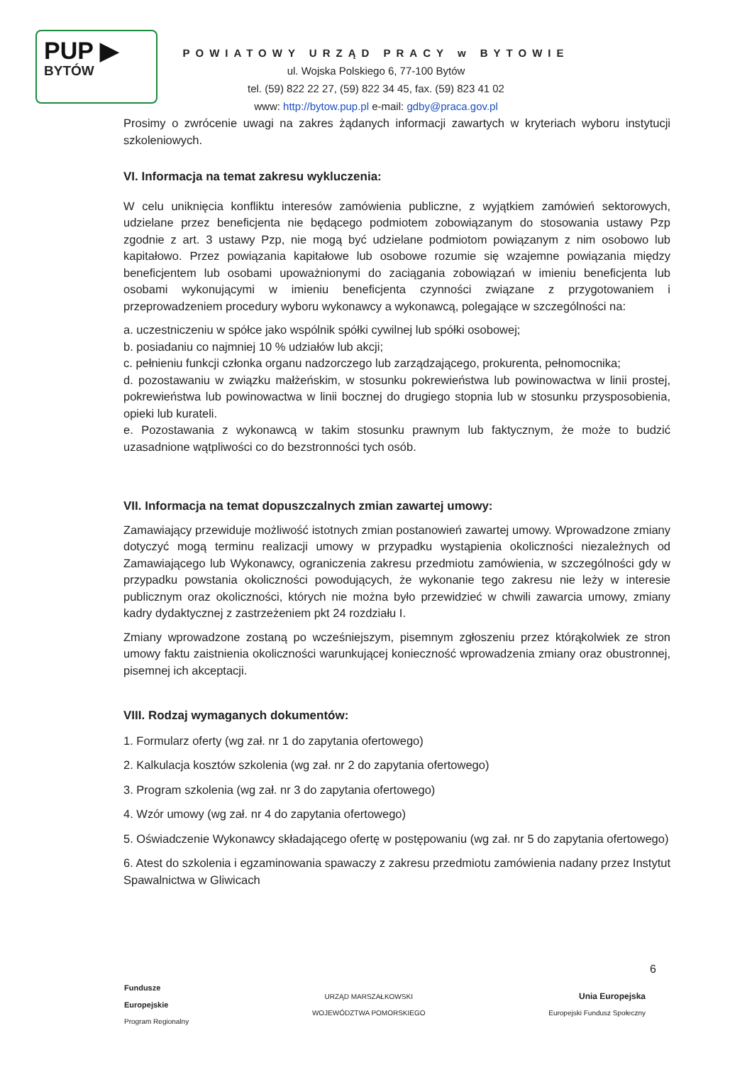PUP ▶
BYTÓW
POWIATOWY URZĄD PRACY w BYTOWIE
ul. Wojska Polskiego 6, 77-100 Bytów
tel. (59) 822 22 27, (59) 822 34 45, fax. (59) 823 41 02
www: http://bytow.pup.pl e-mail: gdby@praca.gov.pl
Prosimy o zwrócenie uwagi na zakres żądanych informacji zawartych w kryteriach wyboru instytucji szkoleniowych.
VI. Informacja na temat zakresu wykluczenia:
W celu uniknięcia konfliktu interesów zamówienia publiczne, z wyjątkiem zamówień sektorowych, udzielane przez beneficjenta nie będącego podmiotem zobowiązanym do stosowania ustawy Pzp zgodnie z art. 3 ustawy Pzp, nie mogą być udzielane podmiotom powiązanym z nim osobowo lub kapitałowo. Przez powiązania kapitałowe lub osobowe rozumie się wzajemne powiązania między beneficjentem lub osobami upoważnionymi do zaciągania zobowiązań w imieniu beneficjenta lub osobami wykonującymi w imieniu beneficjenta czynności związane z przygotowaniem i przeprowadzeniem procedury wyboru wykonawcy a wykonawcą, polegające w szczególności na:
a. uczestniczeniu w spółce jako wspólnik spółki cywilnej lub spółki osobowej;
b. posiadaniu co najmniej 10 % udziałów lub akcji;
c. pełnieniu funkcji członka organu nadzorczego lub zarządzającego, prokurenta, pełnomocnika;
d. pozostawaniu w związku małżeńskim, w stosunku pokrewieństwa lub powinowactwa w linii prostej, pokrewieństwa lub powinowactwa w linii bocznej do drugiego stopnia lub w stosunku przysposobienia, opieki lub kurateli.
e. Pozostawania z wykonawcą w takim stosunku prawnym lub faktycznym, że może to budzić uzasadnione wątpliwości co do bezstronności tych osób.
VII. Informacja na temat dopuszczalnych zmian zawartej umowy:
Zamawiający przewiduje możliwość istotnych zmian postanowień zawartej umowy. Wprowadzone zmiany dotyczyć mogą terminu realizacji umowy w przypadku wystąpienia okoliczności niezależnych od Zamawiającego lub Wykonawcy, ograniczenia zakresu przedmiotu zamówienia, w szczególności gdy w przypadku powstania okoliczności powodujących, że wykonanie tego zakresu nie leży w interesie publicznym oraz okoliczności, których nie można było przewidzieć w chwili zawarcia umowy, zmiany kadry dydaktycznej z zastrzeżeniem pkt 24 rozdziału I.
Zmiany wprowadzone zostaną po wcześniejszym, pisemnym zgłoszeniu przez którąkolwiek ze stron umowy faktu zaistnienia okoliczności warunkującej konieczność wprowadzenia zmiany oraz obustronnej, pisemnej ich akceptacji.
VIII. Rodzaj wymaganych dokumentów:
1. Formularz oferty (wg zał. nr 1 do zapytania ofertowego)
2. Kalkulacja kosztów szkolenia (wg zał. nr 2 do zapytania ofertowego)
3. Program szkolenia (wg zał. nr 3 do zapytania ofertowego)
4. Wzór umowy (wg zał. nr 4 do zapytania ofertowego)
5. Oświadczenie Wykonawcy składającego ofertę w postępowaniu (wg zał. nr 5 do zapytania ofertowego)
6. Atest do szkolenia i egzaminowania spawaczy z zakresu przedmiotu zamówienia nadany przez Instytut Spawalnictwa w Gliwicach
6
Fundusze
Europejskie
Program Regionalny
URZĄD MARSZAŁKOWSKI
WOJEWÓDZTWA POMORSKIEGO
Unia Europejska
Europejski Fundusz Społeczny